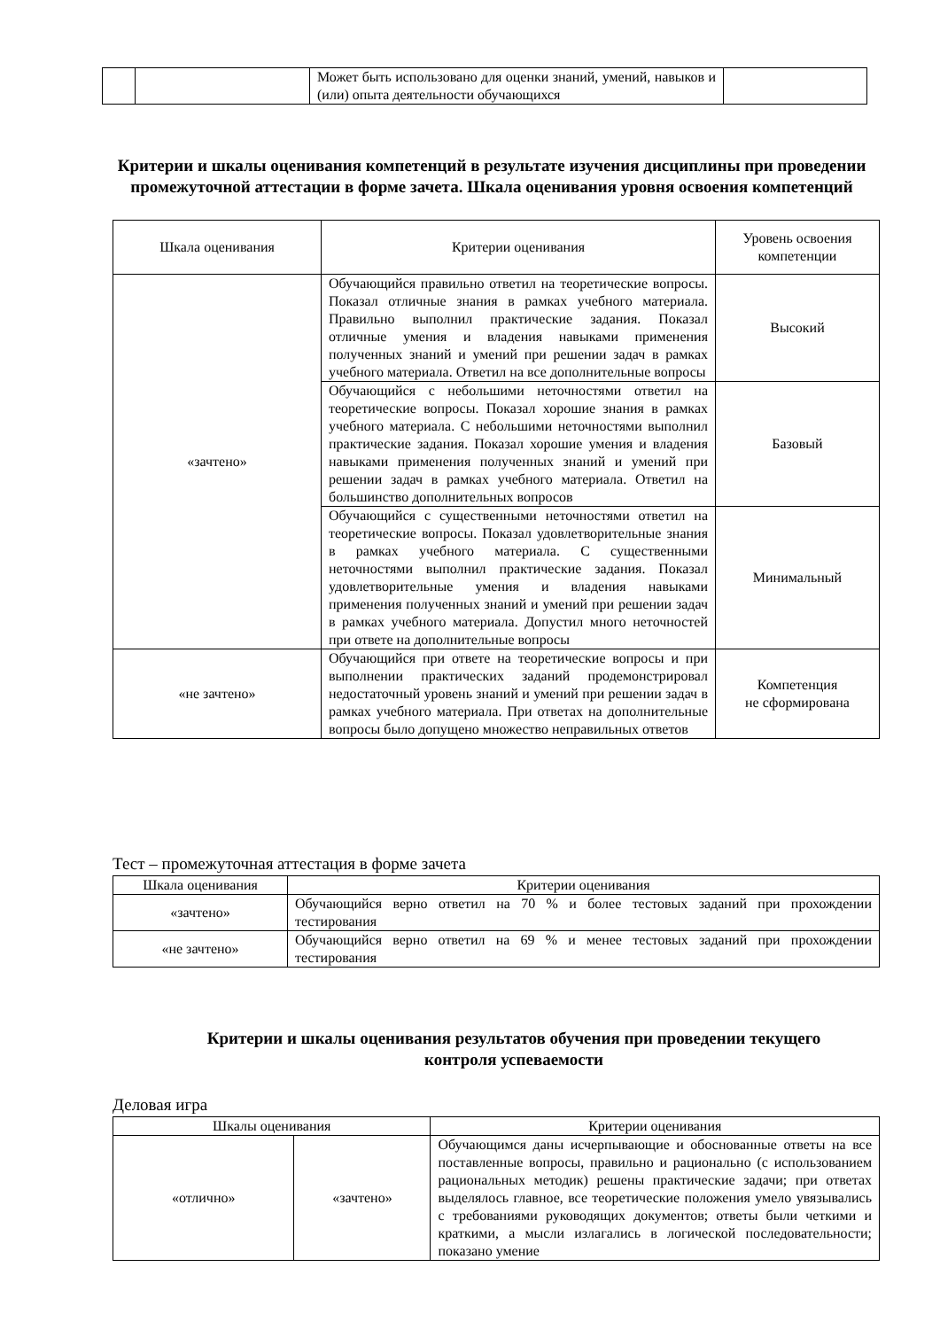| | | Может быть использовано для оценки знаний, умений, навыков и (или) опыта деятельности обучающихся | |
Критерии и шкалы оценивания компетенций в результате изучения дисциплины при проведении промежуточной аттестации в форме зачета. Шкала оценивания уровня освоения компетенций
| Шкала оценивания | Критерии оценивания | Уровень освоения компетенции |
| --- | --- | --- |
| «зачтено» | Обучающийся правильно ответил на теоретические вопросы. Показал отличные знания в рамках учебного материала. Правильно выполнил практические задания. Показал отличные умения и владения навыками применения полученных знаний и умений при решении задач в рамках учебного материала. Ответил на все дополнительные вопросы | Высокий |
| | Обучающийся с небольшими неточностями ответил на теоретические вопросы. Показал хорошие знания в рамках учебного материала. С небольшими неточностями выполнил практические задания. Показал хорошие умения и владения навыками применения полученных знаний и умений при решении задач в рамках учебного материала. Ответил на большинство дополнительных вопросов | Базовый |
| | Обучающийся с существенными неточностями ответил на теоретические вопросы. Показал удовлетворительные знания в рамках учебного материала. С существенными неточностями выполнил практические задания. Показал удовлетворительные умения и владения навыками применения полученных знаний и умений при решении задач в рамках учебного материала. Допустил много неточностей при ответе на дополнительные вопросы | Минимальный |
| «не зачтено» | Обучающийся при ответе на теоретические вопросы и при выполнении практических заданий продемонстрировал недостаточный уровень знаний и умений при решении задач в рамках учебного материала. При ответах на дополнительные вопросы было допущено множество неправильных ответов | Компетенция не сформирована |
Тест – промежуточная аттестация в форме зачета
| Шкала оценивания | Критерии оценивания |
| --- | --- |
| «зачтено» | Обучающийся верно ответил на 70 % и более тестовых заданий при прохождении тестирования |
| «не зачтено» | Обучающийся верно ответил на 69 % и менее тестовых заданий при прохождении тестирования |
Критерии и шкалы оценивания результатов обучения при проведении текущего контроля успеваемости
Деловая игра
| Шкалы оценивания | | Критерии оценивания |
| --- | --- | --- |
| «отлично» | «зачтено» | Обучающимся даны исчерпывающие и обоснованные ответы на все поставленные вопросы, правильно и рационально (с использованием рациональных методик) решены практические задачи; при ответах выделялось главное, все теоретические положения умело увязывались с требованиями руководящих документов; ответы были четкими и краткими, а мысли излагались в логической последовательности; показано умение |